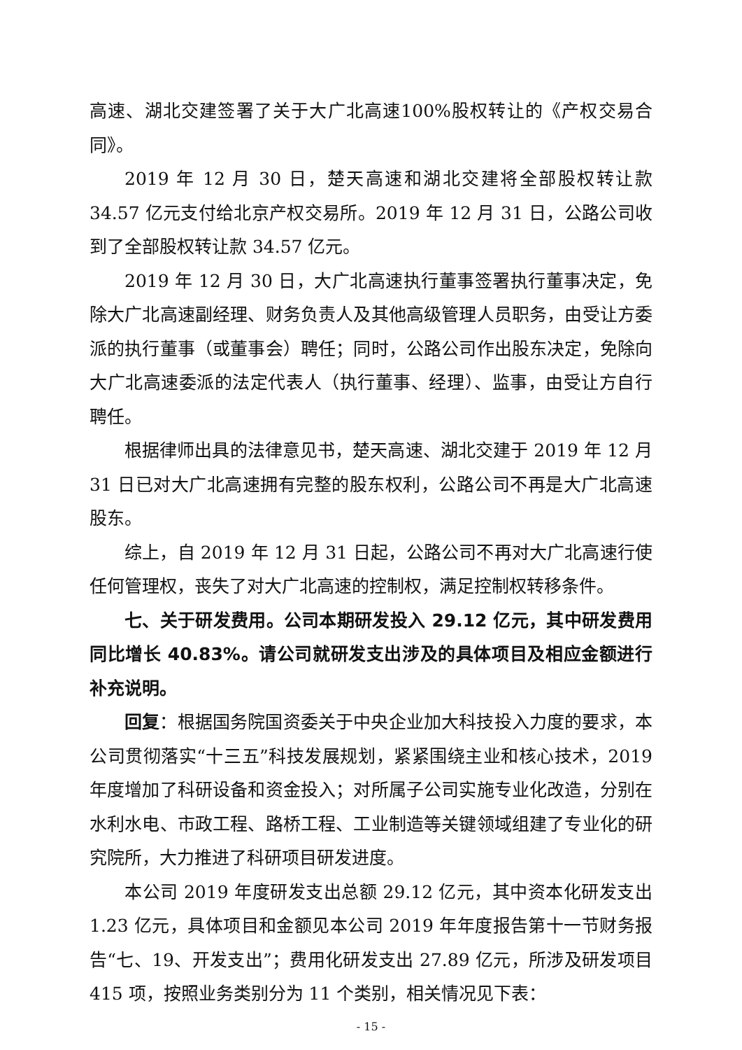高速、湖北交建签署了关于大广北高速100%股权转让的《产权交易合同》。
2019 年 12 月 30 日，楚天高速和湖北交建将全部股权转让款 34.57 亿元支付给北京产权交易所。2019 年 12 月 31 日，公路公司收到了全部股权转让款 34.57 亿元。
2019 年 12 月 30 日，大广北高速执行董事签署执行董事决定，免除大广北高速副经理、财务负责人及其他高级管理人员职务，由受让方委派的执行董事（或董事会）聘任；同时，公路公司作出股东决定，免除向大广北高速委派的法定代表人（执行董事、经理）、监事，由受让方自行聘任。
根据律师出具的法律意见书，楚天高速、湖北交建于 2019 年 12 月 31 日已对大广北高速拥有完整的股东权利，公路公司不再是大广北高速股东。
综上，自 2019 年 12 月 31 日起，公路公司不再对大广北高速行使任何管理权，丧失了对大广北高速的控制权，满足控制权转移条件。
七、关于研发费用。公司本期研发投入 29.12 亿元，其中研发费用同比增长 40.83%。请公司就研发支出涉及的具体项目及相应金额进行补充说明。
回复：根据国务院国资委关于中央企业加大科技投入力度的要求，本公司贯彻落实“十三五”科技发展规划，紧紧围绕主业和核心技术，2019 年度增加了科研设备和资金投入；对所属子公司实施专业化改造，分别在水利水电、市政工程、路桥工程、工业制造等关键领域组建了专业化的研究院所，大力推进了科研项目研发进度。
本公司 2019 年度研发支出总额 29.12 亿元，其中资本化研发支出 1.23 亿元，具体项目和金额见本公司 2019 年年度报告第十一节财务报告“七、19、开发支出”；费用化研发支出 27.89 亿元，所涉及研发项目 415 项，按照业务类别分为 11 个类别，相关情况见下表：
- 15 -